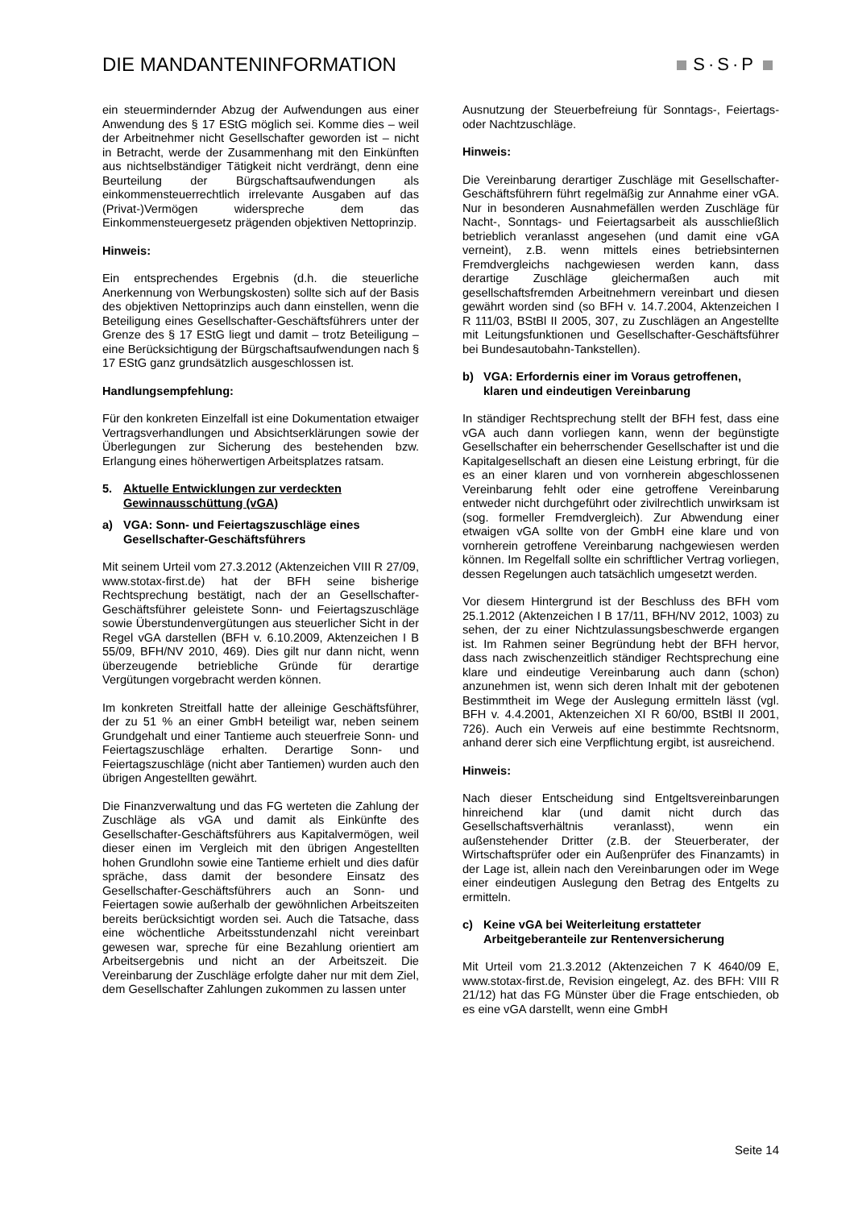DIE MANDANTENINFORMATION S·S·P
ein steuermindernder Abzug der Aufwendungen aus einer Anwendung des § 17 EStG möglich sei. Komme dies – weil der Arbeitnehmer nicht Gesellschafter geworden ist – nicht in Betracht, werde der Zusammenhang mit den Einkünften aus nichtselbständiger Tätigkeit nicht verdrängt, denn eine Beurteilung der Bürgschaftsaufwendungen als einkommensteuerrechtlich irrelevante Ausgaben auf das (Privat-)Vermögen widerspreche dem das Einkommensteuergesetz prägenden objektiven Nettoprinzip.
Hinweis:
Ein entsprechendes Ergebnis (d.h. die steuerliche Anerkennung von Werbungskosten) sollte sich auf der Basis des objektiven Nettoprinzips auch dann einstellen, wenn die Beteiligung eines Gesellschafter-Geschäftsführers unter der Grenze des § 17 EStG liegt und damit – trotz Beteiligung – eine Berücksichtigung der Bürgschaftsaufwendungen nach § 17 EStG ganz grundsätzlich ausgeschlossen ist.
Handlungsempfehlung:
Für den konkreten Einzelfall ist eine Dokumentation etwaiger Vertragsverhandlungen und Absichtserklärungen sowie der Überlegungen zur Sicherung des bestehenden bzw. Erlangung eines höherwertigen Arbeitsplatzes ratsam.
5. Aktuelle Entwicklungen zur verdeckten Gewinnausschüttung (vGA)
a) VGA: Sonn- und Feiertagszuschläge eines Gesellschafter-Geschäftsführers
Mit seinem Urteil vom 27.3.2012 (Aktenzeichen VIII R 27/09, www.stotax-first.de) hat der BFH seine bisherige Rechtsprechung bestätigt, nach der an Gesellschafter-Geschäftsführer geleistete Sonn- und Feiertagszuschläge sowie Überstundenvergütungen aus steuerlicher Sicht in der Regel vGA darstellen (BFH v. 6.10.2009, Aktenzeichen I B 55/09, BFH/NV 2010, 469). Dies gilt nur dann nicht, wenn überzeugende betriebliche Gründe für derartige Vergütungen vorgebracht werden können.
Im konkreten Streitfall hatte der alleinige Geschäftsführer, der zu 51 % an einer GmbH beteiligt war, neben seinem Grundgehalt und einer Tantieme auch steuerfreie Sonn- und Feiertagszuschläge erhalten. Derartige Sonn- und Feiertagszuschläge (nicht aber Tantiemen) wurden auch den übrigen Angestellten gewährt.
Die Finanzverwaltung und das FG werteten die Zahlung der Zuschläge als vGA und damit als Einkünfte des Gesellschafter-Geschäftsführers aus Kapitalvermögen, weil dieser einen im Vergleich mit den übrigen Angestellten hohen Grundlohn sowie eine Tantieme erhielt und dies dafür spräche, dass damit der besondere Einsatz des Gesellschafter-Geschäftsführers auch an Sonn- und Feiertagen sowie außerhalb der gewöhnlichen Arbeitszeiten bereits berücksichtigt worden sei. Auch die Tatsache, dass eine wöchentliche Arbeitsstundenzahl nicht vereinbart gewesen war, spreche für eine Bezahlung orientiert am Arbeitsergebnis und nicht an der Arbeitszeit. Die Vereinbarung der Zuschläge erfolgte daher nur mit dem Ziel, dem Gesellschafter Zahlungen zukommen zu lassen unter
Ausnutzung der Steuerbefreiung für Sonntags-, Feiertags- oder Nachtzuschläge.
Hinweis:
Die Vereinbarung derartiger Zuschläge mit Gesellschafter-Geschäftsführern führt regelmäßig zur Annahme einer vGA. Nur in besonderen Ausnahmefällen werden Zuschläge für Nacht-, Sonntags- und Feiertagsarbeit als ausschließlich betrieblich veranlasst angesehen (und damit eine vGA verneint), z.B. wenn mittels eines betriebsinternen Fremdvergleichs nachgewiesen werden kann, dass derartige Zuschläge gleichermaßen auch mit gesellschaftsfremden Arbeitnehmern vereinbart und diesen gewährt worden sind (so BFH v. 14.7.2004, Aktenzeichen I R 111/03, BStBl II 2005, 307, zu Zuschlägen an Angestellte mit Leitungsfunktionen und Gesellschafter-Geschäftsführer bei Bundesautobahn-Tankstellen).
b) VGA: Erfordernis einer im Voraus getroffenen, klaren und eindeutigen Vereinbarung
In ständiger Rechtsprechung stellt der BFH fest, dass eine vGA auch dann vorliegen kann, wenn der begünstigte Gesellschafter ein beherrschender Gesellschafter ist und die Kapitalgesellschaft an diesen eine Leistung erbringt, für die es an einer klaren und von vornherein abgeschlossenen Vereinbarung fehlt oder eine getroffene Vereinbarung entweder nicht durchgeführt oder zivilrechtlich unwirksam ist (sog. formeller Fremdvergleich). Zur Abwendung einer etwaigen vGA sollte von der GmbH eine klare und von vornherein getroffene Vereinbarung nachgewiesen werden können. Im Regelfall sollte ein schriftlicher Vertrag vorliegen, dessen Regelungen auch tatsächlich umgesetzt werden.
Vor diesem Hintergrund ist der Beschluss des BFH vom 25.1.2012 (Aktenzeichen I B 17/11, BFH/NV 2012, 1003) zu sehen, der zu einer Nichtzulassungsbeschwerde ergangen ist. Im Rahmen seiner Begründung hebt der BFH hervor, dass nach zwischenzeitlich ständiger Rechtsprechung eine klare und eindeutige Vereinbarung auch dann (schon) anzunehmen ist, wenn sich deren Inhalt mit der gebotenen Bestimmtheit im Wege der Auslegung ermitteln lässt (vgl. BFH v. 4.4.2001, Aktenzeichen XI R 60/00, BStBl II 2001, 726). Auch ein Verweis auf eine bestimmte Rechtsnorm, anhand derer sich eine Verpflichtung ergibt, ist ausreichend.
Hinweis:
Nach dieser Entscheidung sind Entgeltsvereinbarungen hinreichend klar (und damit nicht durch das Gesellschaftsverhältnis veranlasst), wenn ein außenstehender Dritter (z.B. der Steuerberater, der Wirtschaftsprüfer oder ein Außenprüfer des Finanzamts) in der Lage ist, allein nach den Vereinbarungen oder im Wege einer eindeutigen Auslegung den Betrag des Entgelts zu ermitteln.
c) Keine vGA bei Weiterleitung erstatteter Arbeitgeberanteile zur Rentenversicherung
Mit Urteil vom 21.3.2012 (Aktenzeichen 7 K 4640/09 E, www.stotax-first.de, Revision eingelegt, Az. des BFH: VIII R 21/12) hat das FG Münster über die Frage entschieden, ob es eine vGA darstellt, wenn eine GmbH
Seite 14